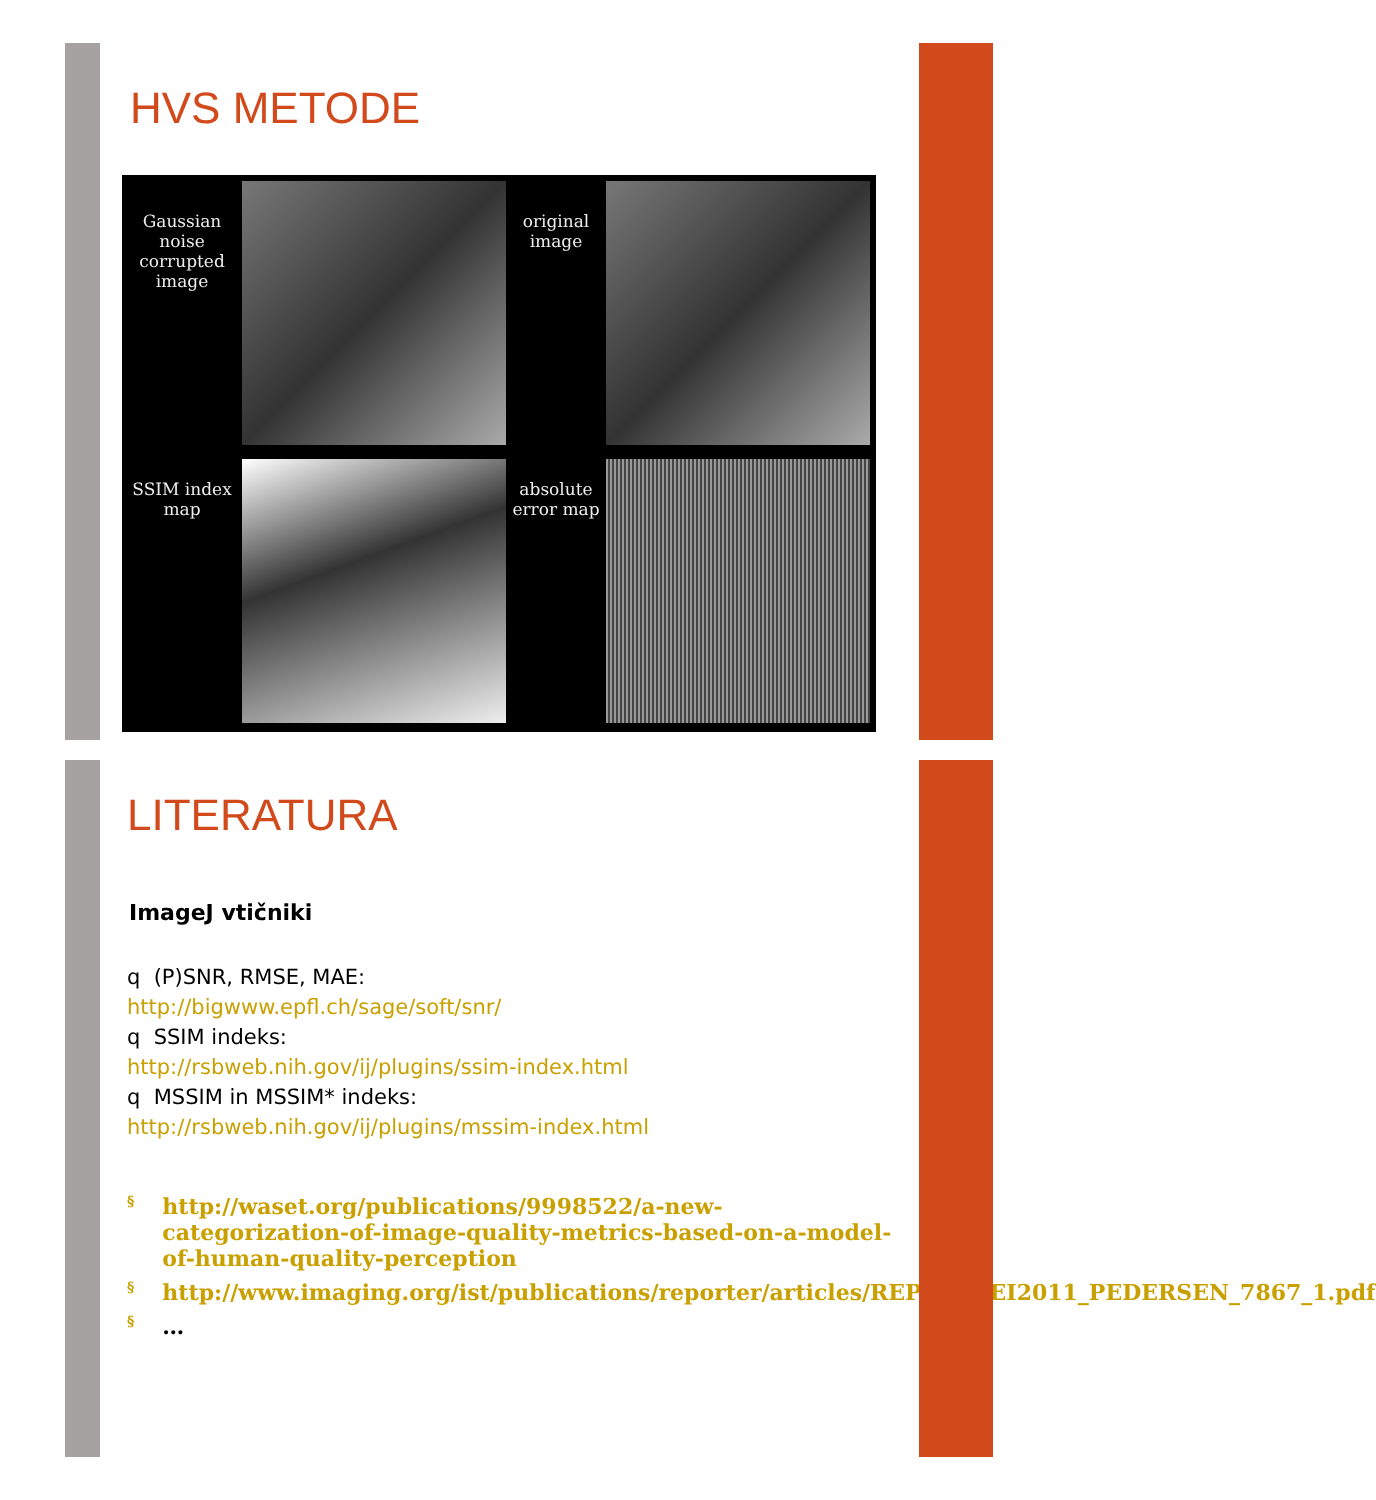HVS METODE
Gaussian noise corrupted image
original image
SSIM index map
absolute error map
LITERATURA
ImageJ vtičniki
q (P)SNR, RMSE, MAE:
http://bigwww.epfl.ch/sage/soft/snr/
q SSIM indeks:
http://rsbweb.nih.gov/ij/plugins/ssim-index.html
q MSSIM in MSSIM* indeks:
http://rsbweb.nih.gov/ij/plugins/mssim-index.html
§ http://waset.org/publications/9998522/a-new-categorization-of-image-quality-metrics-based-on-a-model-of-human-quality-perception
§ http://www.imaging.org/ist/publications/reporter/articles/REP26_2_EI2011_PEDERSEN_7867_1.pdf
§ …